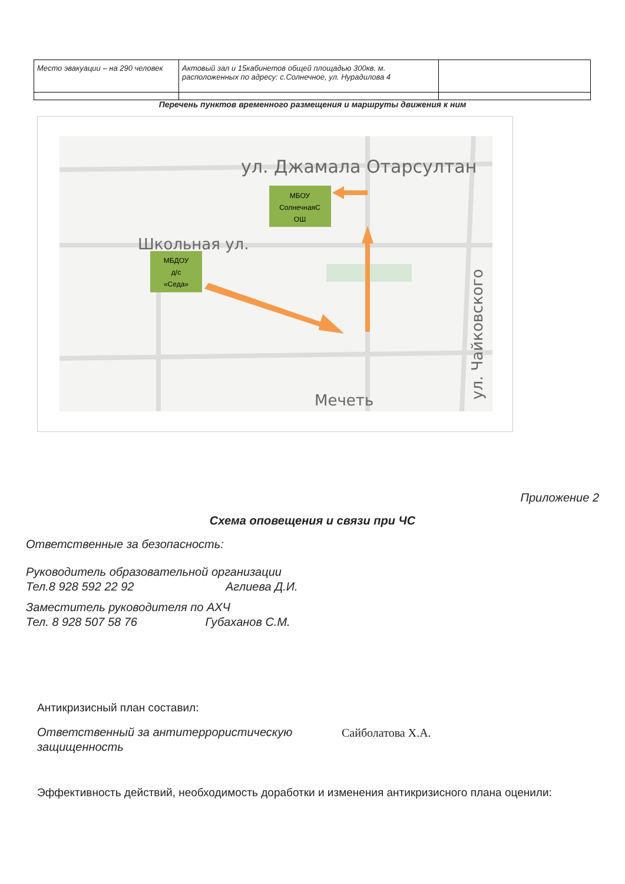| Место эвакуации – на 290 человек | Актовый зал и 15кабинетов общей площадью 300кв. м. расположенных по адресу: с.Солнечное, ул. Нурадилова 4 | |
Перечень пунктов временного размещения и маршруты движения к ним
ул. Джамала Отарсултан
Школьная ул.
Мечеть
ул. Чайковского
МБОУ
СолнечнаяС
ОШ
МБДОУ
д/с
«Седа»
Приложение 2
Схема оповещения и связи при ЧС
Ответственные за безопасность:
Руководитель образовательной организации
Тел.8 928 592 22 92 Аглиева Д.И.
Заместитель руководителя по АХЧ
Тел. 8 928 507 58 76 Губаханов С.М.
Антикризисный план составил:
Ответственный за антитеррористическую защищенность
Сайболатова Х.А.
Эффективность действий, необходимость доработки и изменения антикризисного плана оценили: